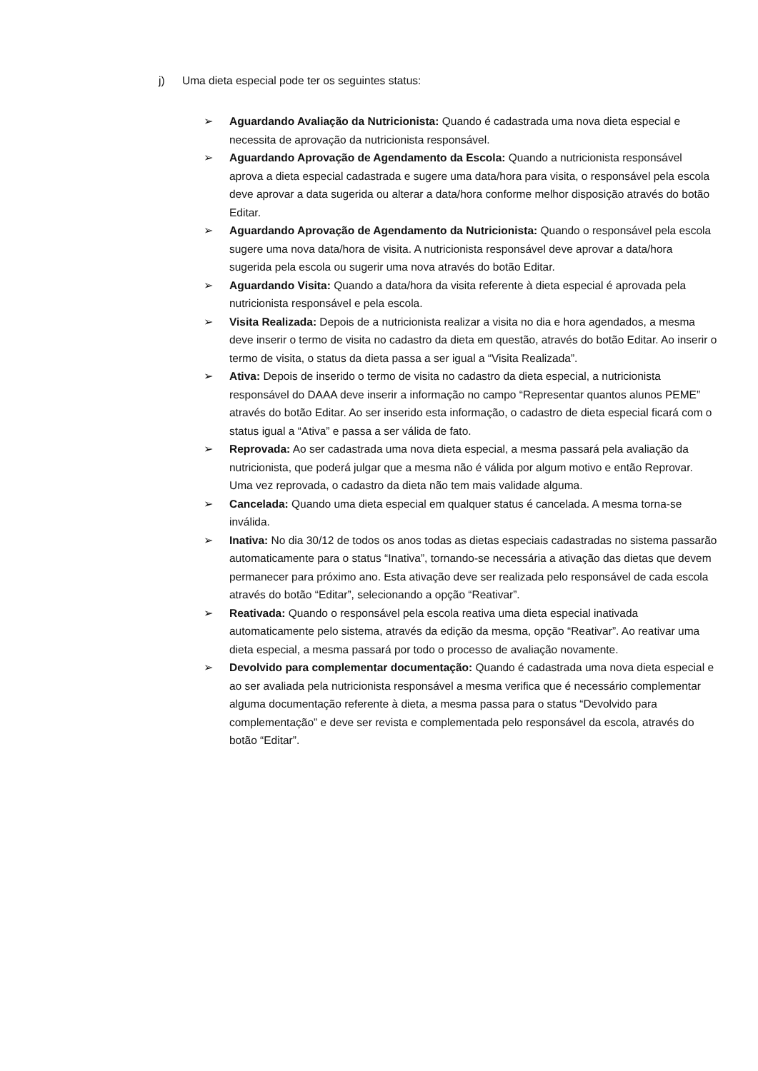j) Uma dieta especial pode ter os seguintes status:
➢ Aguardando Avaliação da Nutricionista: Quando é cadastrada uma nova dieta especial e necessita de aprovação da nutricionista responsável.
➢ Aguardando Aprovação de Agendamento da Escola: Quando a nutricionista responsável aprova a dieta especial cadastrada e sugere uma data/hora para visita, o responsável pela escola deve aprovar a data sugerida ou alterar a data/hora conforme melhor disposição através do botão Editar.
➢ Aguardando Aprovação de Agendamento da Nutricionista: Quando o responsável pela escola sugere uma nova data/hora de visita. A nutricionista responsável deve aprovar a data/hora sugerida pela escola ou sugerir uma nova através do botão Editar.
➢ Aguardando Visita: Quando a data/hora da visita referente à dieta especial é aprovada pela nutricionista responsável e pela escola.
➢ Visita Realizada: Depois de a nutricionista realizar a visita no dia e hora agendados, a mesma deve inserir o termo de visita no cadastro da dieta em questão, através do botão Editar. Ao inserir o termo de visita, o status da dieta passa a ser igual a “Visita Realizada”.
➢ Ativa: Depois de inserido o termo de visita no cadastro da dieta especial, a nutricionista responsável do DAAA deve inserir a informação no campo “Representar quantos alunos PEME” através do botão Editar. Ao ser inserido esta informação, o cadastro de dieta especial ficará com o status igual a “Ativa” e passa a ser válida de fato.
➢ Reprovada: Ao ser cadastrada uma nova dieta especial, a mesma passará pela avaliação da nutricionista, que poderá julgar que a mesma não é válida por algum motivo e então Reprovar. Uma vez reprovada, o cadastro da dieta não tem mais validade alguma.
➢ Cancelada: Quando uma dieta especial em qualquer status é cancelada. A mesma torna-se inválida.
➢ Inativa: No dia 30/12 de todos os anos todas as dietas especiais cadastradas no sistema passarão automaticamente para o status “Inativa”, tornando-se necessária a ativação das dietas que devem permanecer para próximo ano. Esta ativação deve ser realizada pelo responsável de cada escola através do botão “Editar”, selecionando a opção “Reativar”.
➢ Reativada: Quando o responsável pela escola reativa uma dieta especial inativada automaticamente pelo sistema, através da edição da mesma, opção “Reativar”. Ao reativar uma dieta especial, a mesma passará por todo o processo de avaliação novamente.
➢ Devolvido para complementar documentação: Quando é cadastrada uma nova dieta especial e ao ser avaliada pela nutricionista responsável a mesma verifica que é necessário complementar alguma documentação referente à dieta, a mesma passa para o status “Devolvido para complementação” e deve ser revista e complementada pelo responsável da escola, através do botão “Editar”.